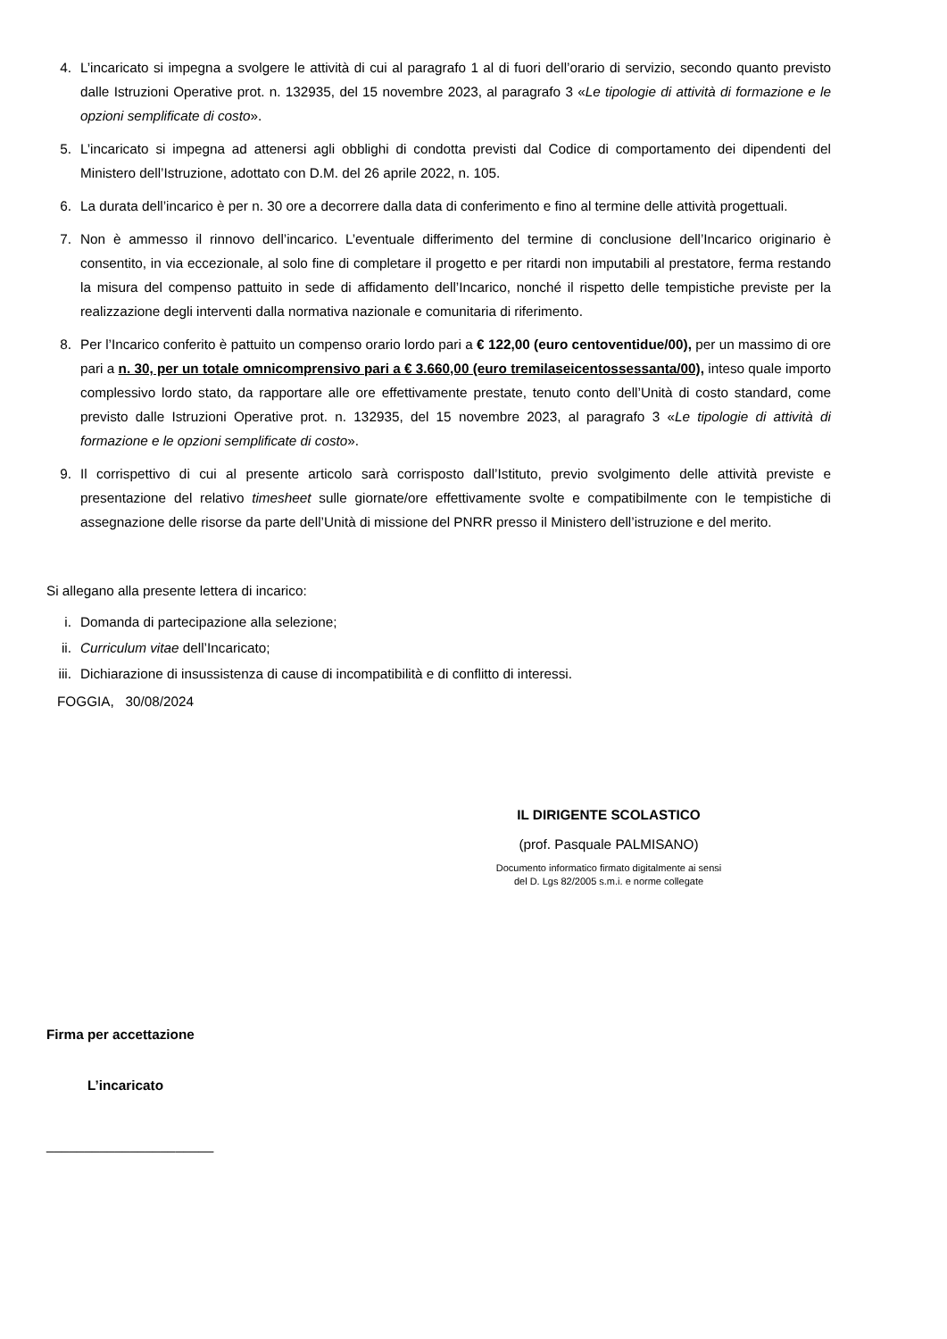4. L’incaricato si impegna a svolgere le attività di cui al paragrafo 1 al di fuori dell’orario di servizio, secondo quanto previsto dalle Istruzioni Operative prot. n. 132935, del 15 novembre 2023, al paragrafo 3 «Le tipologie di attività di formazione e le opzioni semplificate di costo».
5. L’incaricato si impegna ad attenersi agli obblighi di condotta previsti dal Codice di comportamento dei dipendenti del Ministero dell’Istruzione, adottato con D.M. del 26 aprile 2022, n. 105.
6. La durata dell’incarico è per n. 30 ore a decorrere dalla data di conferimento e fino al termine delle attività progettuali.
7. Non è ammesso il rinnovo dell’incarico. L’eventuale differimento del termine di conclusione dell’Incarico originario è consentito, in via eccezionale, al solo fine di completare il progetto e per ritardi non imputabili al prestatore, ferma restando la misura del compenso pattuito in sede di affidamento dell’Incarico, nonché il rispetto delle tempistiche previste per la realizzazione degli interventi dalla normativa nazionale e comunitaria di riferimento.
8. Per l’Incarico conferito è pattuito un compenso orario lordo pari a € 122,00 (euro centoventidue/00), per un massimo di ore pari a n. 30, per un totale omnicomprensivo pari a € 3.660,00 (euro tremilaseicentossessanta/00), inteso quale importo complessivo lordo stato, da rapportare alle ore effettivamente prestate, tenuto conto dell’Unità di costo standard, come previsto dalle Istruzioni Operative prot. n. 132935, del 15 novembre 2023, al paragrafo 3 «Le tipologie di attività di formazione e le opzioni semplificate di costo».
9. Il corrispettivo di cui al presente articolo sarà corrisposto dall’Istituto, previo svolgimento delle attività previste e presentazione del relativo timesheet sulle giornate/ore effettivamente svolte e compatibilmente con le tempistiche di assegnazione delle risorse da parte dell’Unità di missione del PNRR presso il Ministero dell’istruzione e del merito.
Si allegano alla presente lettera di incarico:
i. Domanda di partecipazione alla selezione;
ii. Curriculum vitae dell’Incaricato;
iii. Dichiarazione di insussistenza di cause di incompatibilità e di conflitto di interessi.
FOGGIA, 30/08/2024
IL DIRIGENTE SCOLASTICO
(prof. Pasquale PALMISANO)
Documento informatico firmato digitalmente ai sensi
del D. Lgs 82/2005 s.m.i. e norme collegate
Firma per accettazione
L’incaricato
______________________